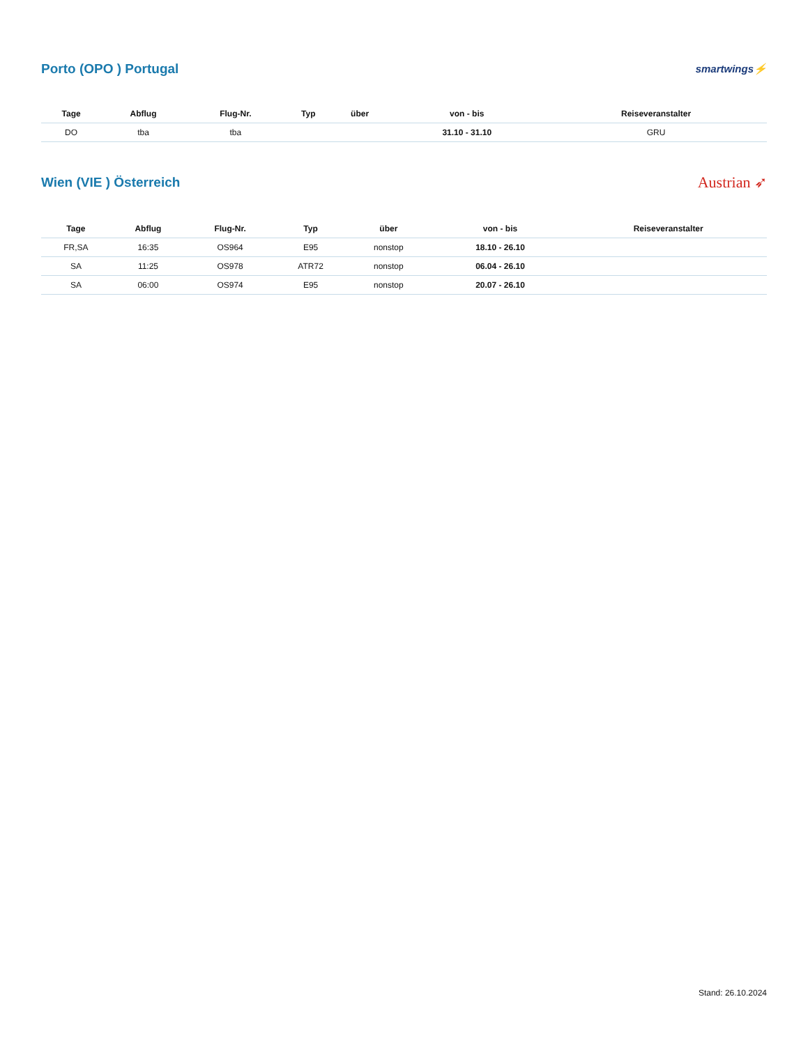Porto (OPO ) Portugal
smartwings⚡
| Tage | Abflug | Flug-Nr. | Typ | über | von - bis | Reiseveranstalter |
| --- | --- | --- | --- | --- | --- | --- |
| DO | tba | tba | | | 31.10 - 31.10 | GRU |
Wien (VIE ) Österreich
Austrian ➶
| Tage | Abflug | Flug-Nr. | Typ | über | von - bis | Reiseveranstalter |
| --- | --- | --- | --- | --- | --- | --- |
| FR,SA | 16:35 | OS964 | E95 | nonstop | 18.10 - 26.10 | |
| SA | 11:25 | OS978 | ATR72 | nonstop | 06.04 - 26.10 | |
| SA | 06:00 | OS974 | E95 | nonstop | 20.07 - 26.10 | |
Stand: 26.10.2024